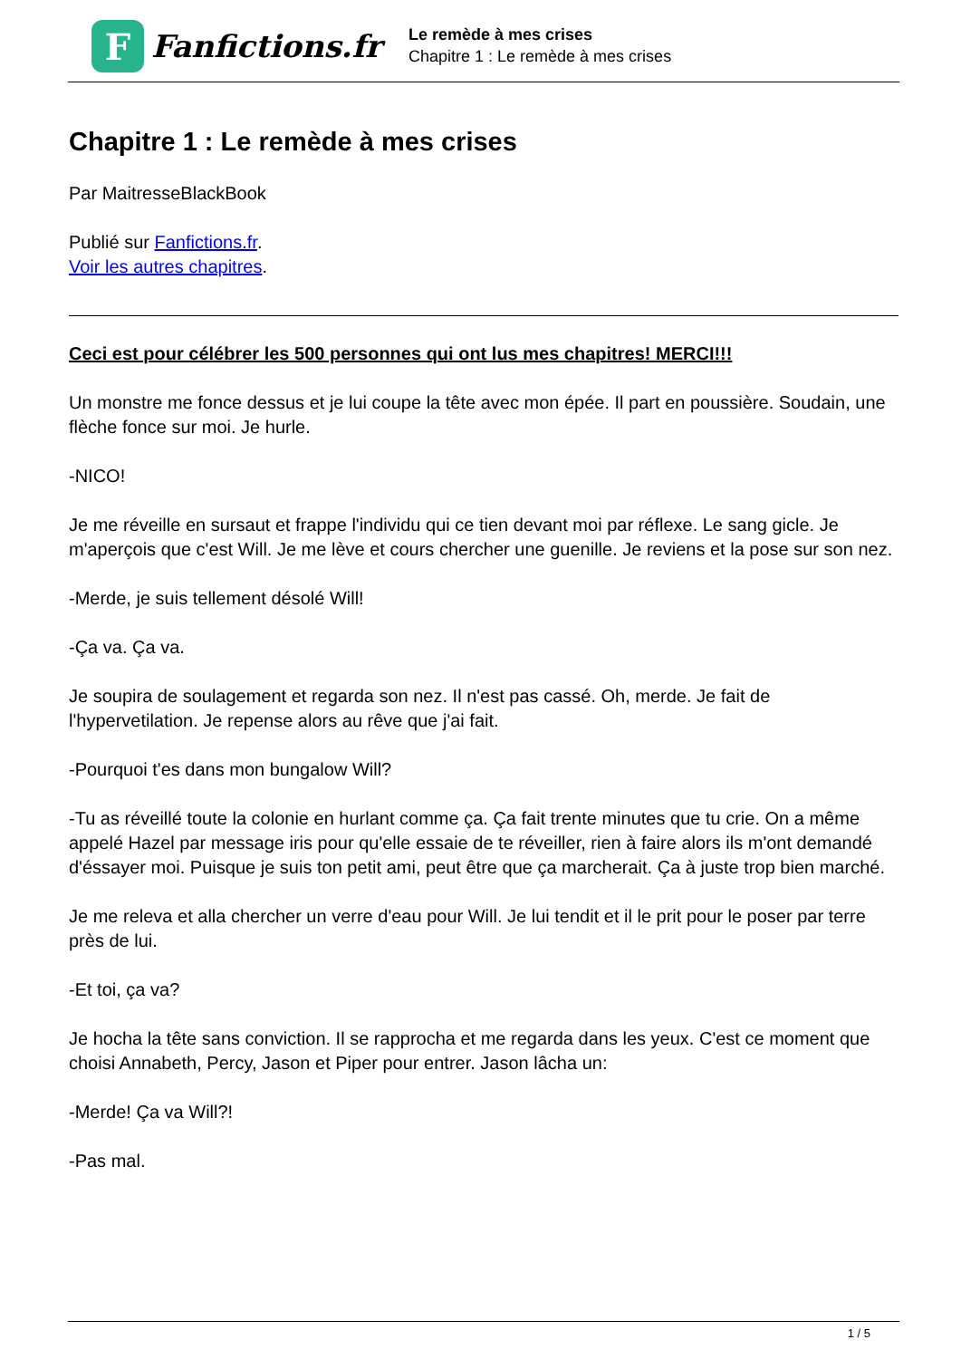F
Fanfictions.fr
Le remède à mes crises
Chapitre 1 : Le remède à mes crises
Chapitre 1 : Le remède à mes crises
Par MaitresseBlackBook
Publié sur Fanfictions.fr.
Voir les autres chapitres.
Ceci est pour célébrer les 500 personnes qui ont lus mes chapitres! MERCI!!!
Un monstre me fonce dessus et je lui coupe la tête avec mon épée. Il part en poussière. Soudain, une flèche fonce sur moi. Je hurle.
-NICO!
Je me réveille en sursaut et frappe l'individu qui ce tien devant moi par réflexe. Le sang gicle. Je m'aperçois que c'est Will. Je me lève et cours chercher une guenille. Je reviens et la pose sur son nez.
-Merde, je suis tellement désolé Will!
-Ça va. Ça va.
Je soupira de soulagement et regarda son nez. Il n'est pas cassé. Oh, merde. Je fait de l'hypervetilation. Je repense alors au rêve que j'ai fait.
-Pourquoi t'es dans mon bungalow Will?
-Tu as réveillé toute la colonie en hurlant comme ça. Ça fait trente minutes que tu crie. On a même appelé Hazel par message iris pour qu'elle essaie de te réveiller, rien à faire alors ils m'ont demandé d'éssayer moi. Puisque je suis ton petit ami, peut être que ça marcherait. Ça à juste trop bien marché.
Je me releva et alla chercher un verre d'eau pour Will. Je lui tendit et il le prit pour le poser par terre près de lui.
-Et toi, ça va?
Je hocha la tête sans conviction. Il se rapprocha et me regarda dans les yeux. C'est ce moment que choisi Annabeth, Percy, Jason et Piper pour entrer. Jason lâcha un:
-Merde! Ça va Will?!
-Pas mal.
1 / 5